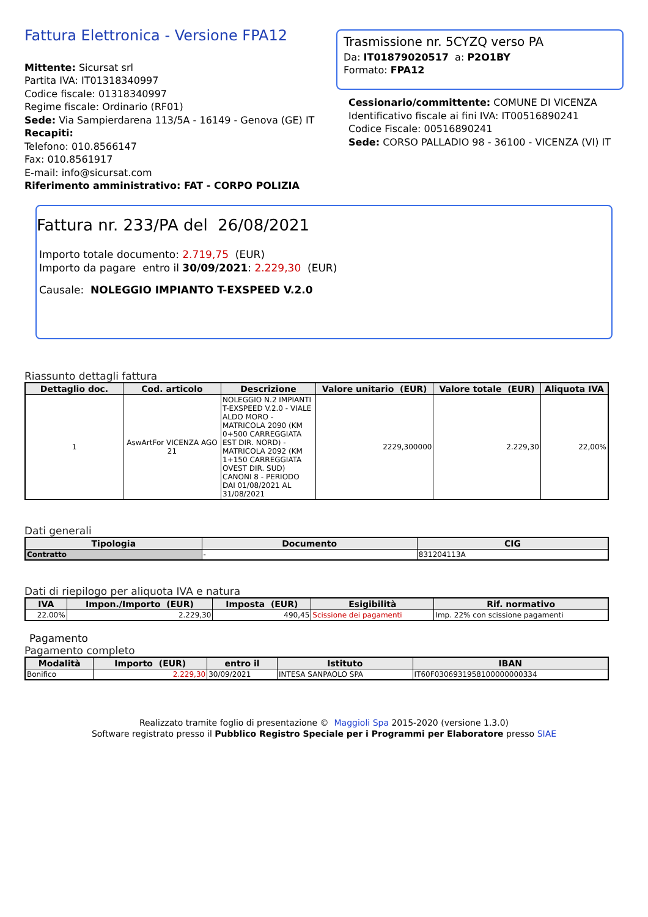Fattura Elettronica - Versione FPA12
Mittente: Sicursat srl
Partita IVA: IT01318340997
Codice fiscale: 01318340997
Regime fiscale: Ordinario (RF01)
Sede: Via Sampierdarena 113/5A - 16149 - Genova (GE) IT
Recapiti:
Telefono: 010.8566147
Fax: 010.8561917
E-mail: info@sicursat.com
Riferimento amministrativo: FAT - CORPO POLIZIA
Trasmissione nr. 5CYZQ verso PA
Da: IT01879020517 a: P2O1BY
Formato: FPA12
Cessionario/committente: COMUNE DI VICENZA
Identificativo fiscale ai fini IVA: IT00516890241
Codice Fiscale: 00516890241
Sede: CORSO PALLADIO 98 - 36100 - VICENZA (VI) IT
Fattura nr. 233/PA del 26/08/2021
Importo totale documento: 2.719,75 (EUR)
Importo da pagare entro il 30/09/2021: 2.229,30 (EUR)
Causale: NOLEGGIO IMPIANTO T-EXSPEED V.2.0
Riassunto dettagli fattura
| Dettaglio doc. | Cod. articolo | Descrizione | Valore unitario (EUR) | Valore totale (EUR) | Aliquota IVA |
| --- | --- | --- | --- | --- | --- |
| 1 | AswArtFor VICENZA AGO 21 | NOLEGGIO N.2 IMPIANTI T-EXSPEED V.2.0 - VIALE ALDO MORO - MATRICOLA 2090 (KM 0+500 CARREGGIATA EST DIR. NORD) - MATRICOLA 2092 (KM 1+150 CARREGGIATA OVEST DIR. SUD) CANONI 8 - PERIODO DAI 01/08/2021 AL 31/08/2021 | 2229,300000 | 2.229,30 | 22,00% |
Dati generali
| Tipologia | Documento | CIG |
| --- | --- | --- |
| Contratto | - | 831204113A |
Dati di riepilogo per aliquota IVA e natura
| IVA | Impon./Importo (EUR) | Imposta (EUR) | Esigibilità | Rif. normativo |
| --- | --- | --- | --- | --- |
| 22.00% | 2.229,30 | 490,45 | Scissione dei pagamenti | Imp. 22% con scissione pagamenti |
Pagamento
Pagamento completo
| Modalità | Importo (EUR) | entro il | Istituto | IBAN |
| --- | --- | --- | --- | --- |
| Bonifico | 2.229,30 | 30/09/2021 | INTESA SANPAOLO SPA | IT60F0306931958100000000334 |
Realizzato tramite foglio di presentazione © Maggioli Spa 2015-2020 (versione 1.3.0)
Software registrato presso il Pubblico Registro Speciale per i Programmi per Elaboratore presso SIAE